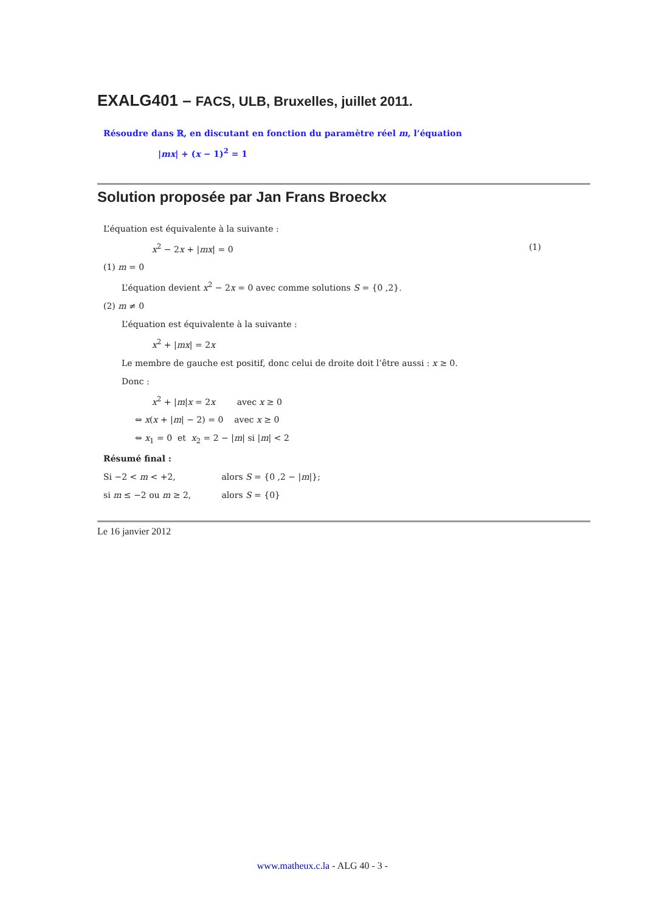EXALG401 – FACS, ULB, Bruxelles, juillet 2011.
Résoudre dans ℝ, en discutant en fonction du paramètre réel m, l’équation
|mx| + (x − 1)<sup>2</sup> = 1
Solution proposée par Jan Frans Broeckx
L’équation est équivalente à la suivante :
x<sup>2</sup> − 2x + |mx| = 0 (1)
(1) m = 0
L’équation devient x<sup>2</sup> − 2x = 0 avec comme solutions S = {0 ,2}.
(2) m ≠ 0
L’équation est équivalente à la suivante :
x<sup>2</sup> + |mx| = 2x
Le membre de gauche est positif, donc celui de droite doit l’être aussi : x ≥ 0.
Donc :
x<sup>2</sup> + |m|x = 2x avec x ≥ 0
⇔ x(x + |m| − 2) = 0 avec x ≥ 0
⇔ x<sub>1</sub> = 0 et x<sub>2</sub> = 2 − |m| si |m| < 2
Résumé final :
Si −2 < m < +2, alors S = {0 ,2 − |m|};
si m ≤ −2 ou m ≥ 2, alors S = {0}
Le 16 janvier 2012
www.matheux.c.la - ALG 40 - 3 -